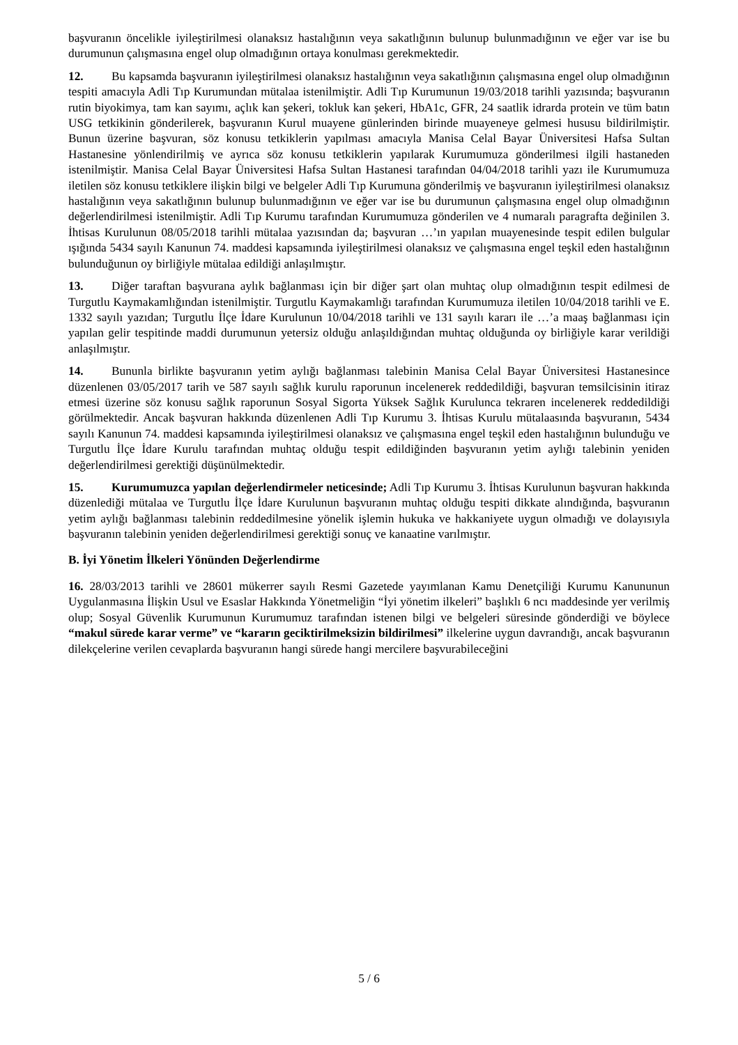başvuranın öncelikle iyileştirilmesi olanaksız hastalığının veya sakatlığının bulunup bulunmadığının ve eğer var ise bu durumunun çalışmasına engel olup olmadığının ortaya konulması gerekmektedir.
12. Bu kapsamda başvuranın iyileştirilmesi olanaksız hastalığının veya sakatlığının çalışmasına engel olup olmadığının tespiti amacıyla Adli Tıp Kurumundan mütalaa istenilmiştir. Adli Tıp Kurumunun 19/03/2018 tarihli yazısında; başvuranın rutin biyokimya, tam kan sayımı, açlık kan şekeri, tokluk kan şekeri, HbA1c, GFR, 24 saatlik idrarda protein ve tüm batın USG tetkikinin gönderilerek, başvuranın Kurul muayene günlerinden birinde muayeneye gelmesi hususu bildirilmiştir. Bunun üzerine başvuran, söz konusu tetkiklerin yapılması amacıyla Manisa Celal Bayar Üniversitesi Hafsa Sultan Hastanesine yönlendirilmiş ve ayrıca söz konusu tetkiklerin yapılarak Kurumumuza gönderilmesi ilgili hastaneden istenilmiştir. Manisa Celal Bayar Üniversitesi Hafsa Sultan Hastanesi tarafından 04/04/2018 tarihli yazı ile Kurumumuza iletilen söz konusu tetkiklere ilişkin bilgi ve belgeler Adli Tıp Kurumuna gönderilmiş ve başvuranın iyileştirilmesi olanaksız hastalığının veya sakatlığının bulunup bulunmadığının ve eğer var ise bu durumunun çalışmasına engel olup olmadığının değerlendirilmesi istenilmiştir. Adli Tıp Kurumu tarafından Kurumumuza gönderilen ve 4 numaralı paragrafta değinilen 3. İhtisas Kurulunun 08/05/2018 tarihli mütalaa yazısından da; başvuran …’ın yapılan muayenesinde tespit edilen bulgular ışığında 5434 sayılı Kanunun 74. maddesi kapsamında iyileştirilmesi olanaksız ve çalışmasına engel teşkil eden hastalığının bulunduğunun oy birliğiyle mütalaa edildiği anlaşılmıştır.
13. Diğer taraftan başvurana aylık bağlanması için bir diğer şart olan muhtaç olup olmadığının tespit edilmesi de Turgutlu Kaymakamlığından istenilmiştir. Turgutlu Kaymakamlığı tarafından Kurumumuza iletilen 10/04/2018 tarihli ve E. 1332 sayılı yazıdan; Turgutlu İlçe İdare Kurulunun 10/04/2018 tarihli ve 131 sayılı kararı ile …’a maaş bağlanması için yapılan gelir tespitinde maddi durumunun yetersiz olduğu anlaşıldığından muhtaç olduğunda oy birliğiyle karar verildiği anlaşılmıştır.
14. Bununla birlikte başvuranın yetim aylığı bağlanması talebinin Manisa Celal Bayar Üniversitesi Hastanesince düzenlenen 03/05/2017 tarih ve 587 sayılı sağlık kurulu raporunun incelenerek reddedildiği, başvuran temsilcisinin itiraz etmesi üzerine söz konusu sağlık raporunun Sosyal Sigorta Yüksek Sağlık Kurulunca tekraren incelenerek reddedildiği görülmektedir. Ancak başvuran hakkında düzenlenen Adli Tıp Kurumu 3. İhtisas Kurulu mütalaasında başvuranın, 5434 sayılı Kanunun 74. maddesi kapsamında iyileştirilmesi olanaksız ve çalışmasına engel teşkil eden hastalığının bulunduğu ve Turgutlu İlçe İdare Kurulu tarafından muhtaç olduğu tespit edildiğinden başvuranın yetim aylığı talebinin yeniden değerlendirilmesi gerektiği düşünülmektedir.
15. Kurumumuzca yapılan değerlendirmeler neticesinde; Adli Tıp Kurumu 3. İhtisas Kurulunun başvuran hakkında düzenlediği mütalaa ve Turgutlu İlçe İdare Kurulunun başvuranın muhtaç olduğu tespiti dikkate alındığında, başvuranın yetim aylığı bağlanması talebinin reddedilmesine yönelik işlemin hukuka ve hakkaniyete uygun olmadığı ve dolayısıyla başvuranın talebinin yeniden değerlendirilmesi gerektiği sonuç ve kanaatine varılmıştır.
B. İyi Yönetim İlkeleri Yönünden Değerlendirme
16. 28/03/2013 tarihli ve 28601 mükerrer sayılı Resmi Gazetede yayımlanan Kamu Denetçiliği Kurumu Kanununun Uygulanmasına İlişkin Usul ve Esaslar Hakkında Yönetmeliğin “İyi yönetim ilkeleri” başlıklı 6 ncı maddesinde yer verilmiş olup; Sosyal Güvenlik Kurumunun Kurumumuz tarafından istenen bilgi ve belgeleri süresinde gönderdiği ve böylece “makul sürede karar verme” ve “kararın geciktirilmeksizin bildirilmesi” ilkelerine uygun davrandığı, ancak başvuranın dilekçelerine verilen cevaplarda başvuranın hangi sürede hangi mercilere başvurabileceğini
5 / 6